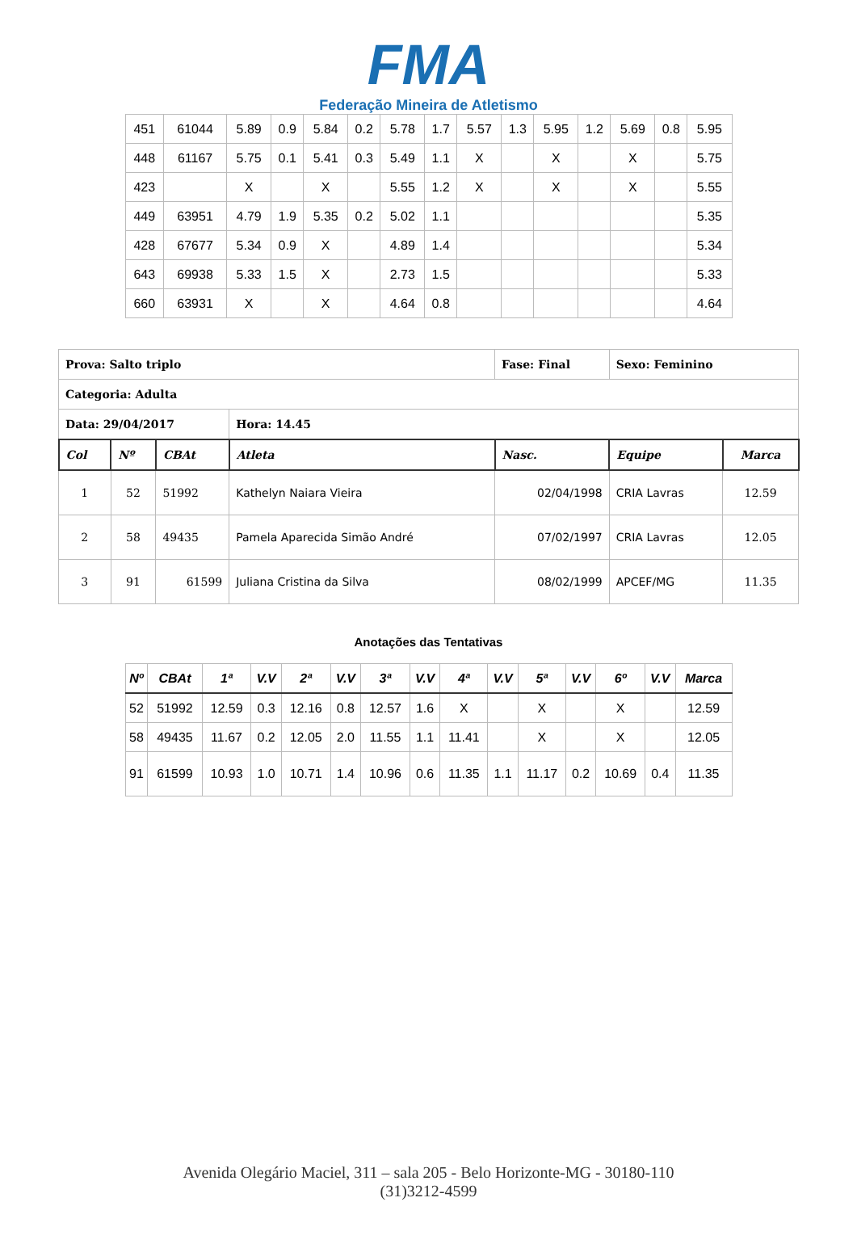FMA
Federação Mineira de Atletismo
| 451 | 61044 | 5.89 | 0.9 | 5.84 | 0.2 | 5.78 | 1.7 | 5.57 | 1.3 | 5.95 | 1.2 | 5.69 | 0.8 | 5.95 |
| 448 | 61167 | 5.75 | 0.1 | 5.41 | 0.3 | 5.49 | 1.1 | X | | X | | X | | 5.75 |
| 423 | | X | | X | | 5.55 | 1.2 | X | | X | | X | | 5.55 |
| 449 | 63951 | 4.79 | 1.9 | 5.35 | 0.2 | 5.02 | 1.1 | | | | | | | 5.35 |
| 428 | 67677 | 5.34 | 0.9 | X | | 4.89 | 1.4 | | | | | | | 5.34 |
| 643 | 69938 | 5.33 | 1.5 | X | | 2.73 | 1.5 | | | | | | | 5.33 |
| 660 | 63931 | X | | X | | 4.64 | 0.8 | | | | | | | 4.64 |
| Prova: Salto triplo | | | | Fase: Final | Sexo: Feminino | |
| Categoria: Adulta | | | | | | |
| Data: 29/04/2017 | | | Hora: 14.45 | | | |
| Col | Nº | CBAt | Atleta | Nasc. | Equipe | Marca |
| 1 | 52 | 51992 | Kathelyn Naiara Vieira | 02/04/1998 | CRIA Lavras | 12.59 |
| 2 | 58 | 49435 | Pamela Aparecida Simão André | 07/02/1997 | CRIA Lavras | 12.05 |
| 3 | 91 | 61599 | Juliana Cristina da Silva | 08/02/1999 | APCEF/MG | 11.35 |
Anotações das Tentativas
| Nº | CBAt | 1ª | V.V | 2ª | V.V | 3ª | V.V | 4ª | V.V | 5ª | V.V | 6º | V.V | Marca |
| --- | --- | --- | --- | --- | --- | --- | --- | --- | --- | --- | --- | --- | --- | --- |
| 52 | 51992 | 12.59 | 0.3 | 12.16 | 0.8 | 12.57 | 1.6 | X | | X | | X | | 12.59 |
| 58 | 49435 | 11.67 | 0.2 | 12.05 | 2.0 | 11.55 | 1.1 | 11.41 | | X | | X | | 12.05 |
| 91 | 61599 | 10.93 | 1.0 | 10.71 | 1.4 | 10.96 | 0.6 | 11.35 | 1.1 | 11.17 | 0.2 | 10.69 | 0.4 | 11.35 |
Avenida Olegário Maciel, 311 – sala 205 - Belo Horizonte-MG - 30180-110
(31)3212-4599